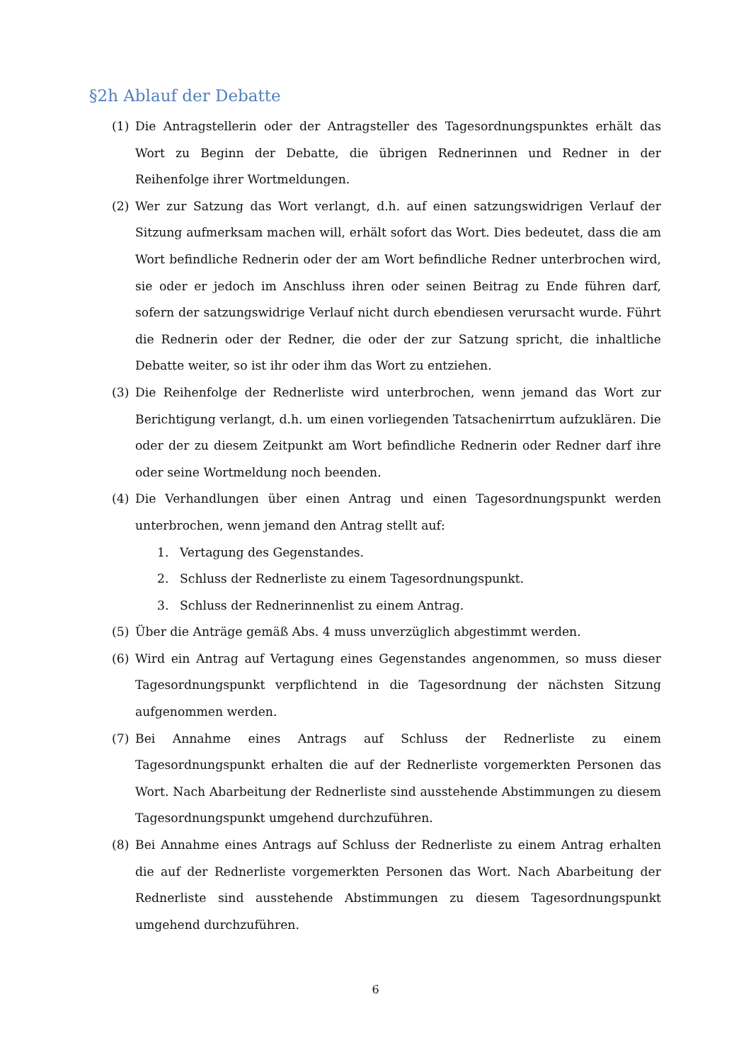§2h Ablauf der Debatte
(1) Die Antragstellerin oder der Antragsteller des Tagesordnungspunktes erhält das Wort zu Beginn der Debatte, die übrigen Rednerinnen und Redner in der Reihenfolge ihrer Wortmeldungen.
(2) Wer zur Satzung das Wort verlangt, d.h. auf einen satzungswidrigen Verlauf der Sitzung aufmerksam machen will, erhält sofort das Wort. Dies bedeutet, dass die am Wort befindliche Rednerin oder der am Wort befindliche Redner unterbrochen wird, sie oder er jedoch im Anschluss ihren oder seinen Beitrag zu Ende führen darf, sofern der satzungswidrige Verlauf nicht durch ebendiesen verursacht wurde. Führt die Rednerin oder der Redner, die oder der zur Satzung spricht, die inhaltliche Debatte weiter, so ist ihr oder ihm das Wort zu entziehen.
(3) Die Reihenfolge der Rednerliste wird unterbrochen, wenn jemand das Wort zur Berichtigung verlangt, d.h. um einen vorliegenden Tatsachenirrtum aufzuklären. Die oder der zu diesem Zeitpunkt am Wort befindliche Rednerin oder Redner darf ihre oder seine Wortmeldung noch beenden.
(4) Die Verhandlungen über einen Antrag und einen Tagesordnungspunkt werden unterbrochen, wenn jemand den Antrag stellt auf:
1. Vertagung des Gegenstandes.
2. Schluss der Rednerliste zu einem Tagesordnungspunkt.
3. Schluss der Rednerinnenlist zu einem Antrag.
(5) Über die Anträge gemäß Abs. 4 muss unverzüglich abgestimmt werden.
(6) Wird ein Antrag auf Vertagung eines Gegenstandes angenommen, so muss dieser Tagesordnungspunkt verpflichtend in die Tagesordnung der nächsten Sitzung aufgenommen werden.
(7) Bei Annahme eines Antrags auf Schluss der Rednerliste zu einem Tagesordnungspunkt erhalten die auf der Rednerliste vorgemerkten Personen das Wort. Nach Abarbeitung der Rednerliste sind ausstehende Abstimmungen zu diesem Tagesordnungspunkt umgehend durchzuführen.
(8) Bei Annahme eines Antrags auf Schluss der Rednerliste zu einem Antrag erhalten die auf der Rednerliste vorgemerkten Personen das Wort. Nach Abarbeitung der Rednerliste sind ausstehende Abstimmungen zu diesem Tagesordnungspunkt umgehend durchzuführen.
6